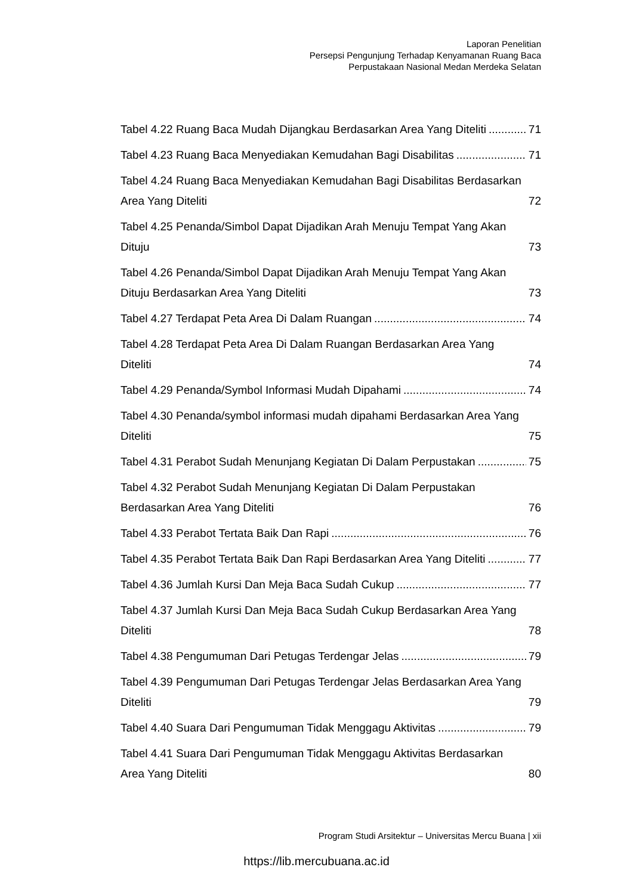Laporan Penelitian
Persepsi Pengunjung Terhadap Kenyamanan Ruang Baca
Perpustakaan Nasional Medan Merdeka Selatan
Tabel 4.22 Ruang Baca Mudah Dijangkau Berdasarkan Area Yang Diteliti 71
Tabel 4.23 Ruang Baca Menyediakan Kemudahan Bagi Disabilitas 71
Tabel 4.24 Ruang Baca Menyediakan Kemudahan Bagi Disabilitas Berdasarkan Area Yang Diteliti 72
Tabel 4.25 Penanda/Simbol Dapat Dijadikan Arah Menuju Tempat Yang Akan Dituju 73
Tabel 4.26 Penanda/Simbol Dapat Dijadikan Arah Menuju Tempat Yang Akan Dituju Berdasarkan Area Yang Diteliti 73
Tabel 4.27 Terdapat Peta Area Di Dalam Ruangan 74
Tabel 4.28 Terdapat Peta Area Di Dalam Ruangan Berdasarkan Area Yang Diteliti 74
Tabel 4.29 Penanda/Symbol Informasi Mudah Dipahami 74
Tabel 4.30 Penanda/symbol informasi mudah dipahami Berdasarkan Area Yang Diteliti 75
Tabel 4.31 Perabot Sudah Menunjang Kegiatan Di Dalam Perpustakan 75
Tabel 4.32 Perabot Sudah Menunjang Kegiatan Di Dalam Perpustakan Berdasarkan Area Yang Diteliti 76
Tabel 4.33 Perabot Tertata Baik Dan Rapi 76
Tabel 4.35 Perabot Tertata Baik Dan Rapi Berdasarkan Area Yang Diteliti 77
Tabel 4.36 Jumlah Kursi Dan Meja Baca Sudah Cukup 77
Tabel 4.37 Jumlah Kursi Dan Meja Baca Sudah Cukup Berdasarkan Area Yang Diteliti 78
Tabel 4.38 Pengumuman Dari Petugas Terdengar Jelas 79
Tabel 4.39 Pengumuman Dari Petugas Terdengar Jelas Berdasarkan Area Yang Diteliti 79
Tabel 4.40 Suara Dari Pengumuman Tidak Menggagu Aktivitas 79
Tabel 4.41 Suara Dari Pengumuman Tidak Menggagu Aktivitas Berdasarkan Area Yang Diteliti 80
Program Studi Arsitektur – Universitas Mercu Buana | xii
https://lib.mercubuana.ac.id